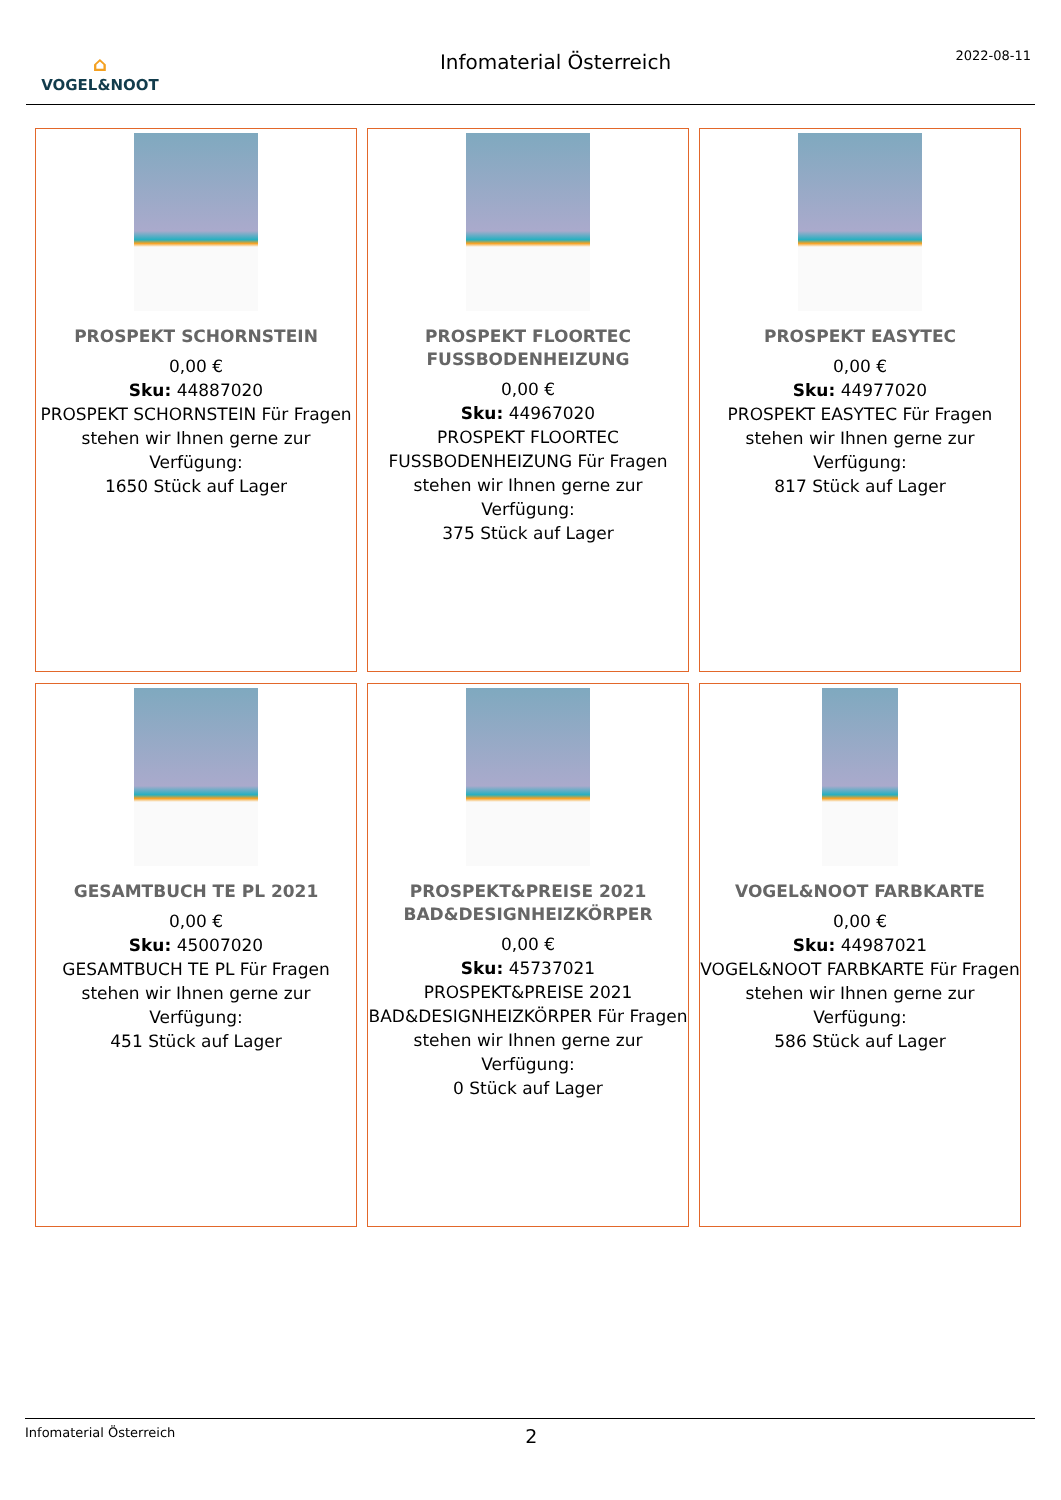⌂
VOGEL&NOOT
Infomaterial Österreich
2022-08-11
PROSPEKT SCHORNSTEIN
0,00 €
Sku: 44887020
PROSPEKT SCHORNSTEIN Für Fragen stehen wir Ihnen gerne zur Verfügung:
1650 Stück auf Lager
PROSPEKT FLOORTEC FUSSBODENHEIZUNG
0,00 €
Sku: 44967020
PROSPEKT FLOORTEC FUSSBODENHEIZUNG Für Fragen stehen wir Ihnen gerne zur Verfügung:
375 Stück auf Lager
PROSPEKT EASYTEC
0,00 €
Sku: 44977020
PROSPEKT EASYTEC Für Fragen stehen wir Ihnen gerne zur Verfügung:
817 Stück auf Lager
GESAMTBUCH TE PL 2021
0,00 €
Sku: 45007020
GESAMTBUCH TE PL Für Fragen stehen wir Ihnen gerne zur Verfügung:
451 Stück auf Lager
PROSPEKT&PREISE 2021 BAD&DESIGNHEIZKÖRPER
0,00 €
Sku: 45737021
PROSPEKT&PREISE 2021 BAD&DESIGNHEIZKÖRPER Für Fragen stehen wir Ihnen gerne zur Verfügung:
0 Stück auf Lager
VOGEL&NOOT FARBKARTE
0,00 €
Sku: 44987021
VOGEL&NOOT FARBKARTE Für Fragen stehen wir Ihnen gerne zur Verfügung:
586 Stück auf Lager
Infomaterial Österreich 2